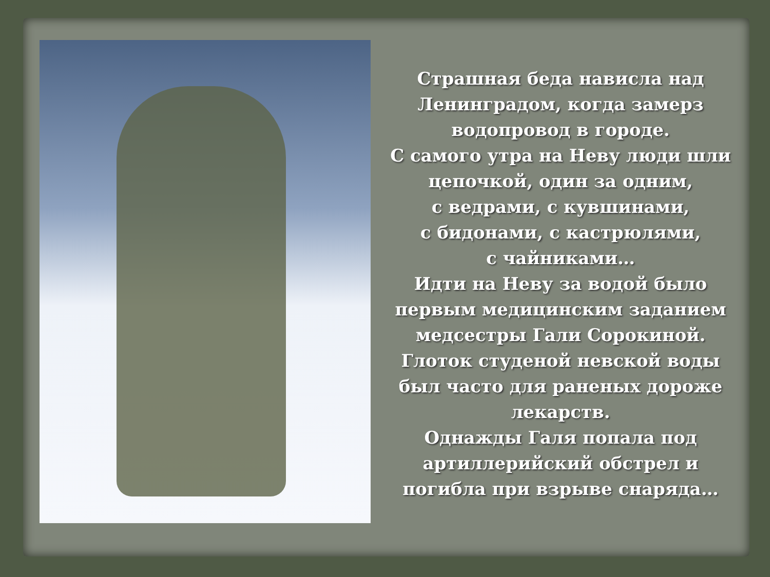Страшная беда нависла над Ленинградом, когда замерз водопровод в городе.
С самого утра на Неву люди шли цепочкой, один за одним,
с ведрами, с кувшинами,
с бидонами, с кастрюлями,
с чайниками…
Идти на Неву за водой было первым медицинским заданием медсестры Гали Сорокиной.
Глоток студеной невской воды был часто для раненых дороже лекарств.
Однажды Галя попала под артиллерийский обстрел и погибла при взрыве снаряда…